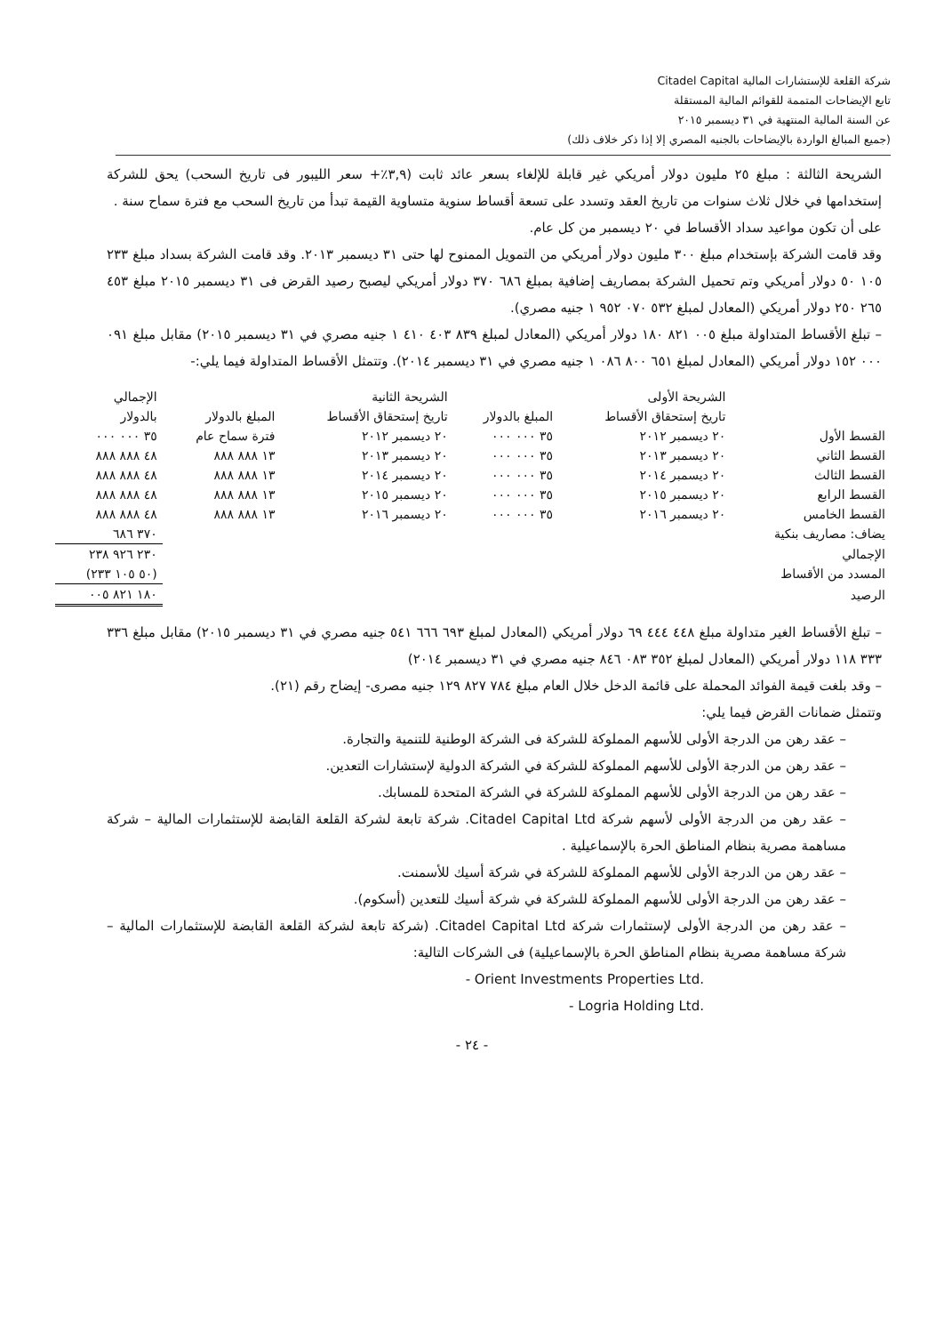شركة القلعة للإستشارات المالية Citadel Capital
تابع الإيضاحات المتممة للقوائم المالية المستقلة
عن السنة المالية المنتهية في ٣١ ديسمبر ٢٠١٥
(جميع المبالغ الواردة بالإيضاحات بالجنيه المصري إلا إذا ذكر خلاف ذلك)
الشريحة الثالثة : مبلغ ٢٥ مليون دولار أمريكي غير قابلة للإلغاء بسعر عائد ثابت (٣,٩٪+ سعر الليبور فى تاريخ السحب) يحق للشركة إستخدامها في خلال ثلاث سنوات من تاريخ العقد وتسدد على تسعة أقساط سنوية متساوية القيمة تبدأ من تاريخ السحب مع فترة سماح سنة .
على أن تكون مواعيد سداد الأقساط في ٢٠ ديسمبر من كل عام.
وقد قامت الشركة بإستخدام مبلغ ٣٠٠ مليون دولار أمريكي من التمويل الممنوح لها حتى ٣١ ديسمبر ٢٠١٣. وقد قامت الشركة بسداد مبلغ ٢٣٣ ١٠٥ ٥٠ دولار أمريكي وتم تحميل الشركة بمصاريف إضافية بمبلغ ٦٨٦ ٣٧٠ دولار أمريكي ليصبح رصيد القرض فى ٣١ ديسمبر ٢٠١٥ مبلغ ٤٥٣ ٢٦٥ ٢٥٠ دولار أمريكي (المعادل لمبلغ ٥٣٢ ٠٧٠ ٩٥٢ ١ جنيه مصري).
– تبلغ الأقساط المتداولة مبلغ ٠٠٥ ٨٢١ ١٨٠ دولار أمريكي (المعادل لمبلغ ٨٣٩ ٤٠٣ ٤١٠ ١ جنيه مصري في ٣١ ديسمبر ٢٠١٥) مقابل مبلغ ٠٩١ ٠٠٠ ١٥٢ دولار أمريكي (المعادل لمبلغ ٦٥١ ٨٠٠ ٠٨٦ ١ جنيه مصري في ٣١ ديسمبر ٢٠١٤). وتتمثل الأقساط المتداولة فيما يلي:-
| | الشريحة الأولى | | الشريحة الثانية | | الإجمالي |
| --- | --- | --- | --- | --- | --- |
| | تاريخ إستحقاق الأقساط | المبلغ بالدولار | تاريخ إستحقاق الأقساط | المبلغ بالدولار | بالدولار |
| القسط الأول | ٢٠ ديسمبر ٢٠١٢ | ٣٥ ٠٠٠ ٠٠٠ | ٢٠ ديسمبر ٢٠١٢ | فترة سماح عام | ٣٥ ٠٠٠ ٠٠٠ |
| القسط الثاني | ٢٠ ديسمبر ٢٠١٣ | ٣٥ ٠٠٠ ٠٠٠ | ٢٠ ديسمبر ٢٠١٣ | ١٣ ٨٨٨ ٨٨٨ | ٤٨ ٨٨٨ ٨٨٨ |
| القسط الثالث | ٢٠ ديسمبر ٢٠١٤ | ٣٥ ٠٠٠ ٠٠٠ | ٢٠ ديسمبر ٢٠١٤ | ١٣ ٨٨٨ ٨٨٨ | ٤٨ ٨٨٨ ٨٨٨ |
| القسط الرابع | ٢٠ ديسمبر ٢٠١٥ | ٣٥ ٠٠٠ ٠٠٠ | ٢٠ ديسمبر ٢٠١٥ | ١٣ ٨٨٨ ٨٨٨ | ٤٨ ٨٨٨ ٨٨٨ |
| القسط الخامس | ٢٠ ديسمبر ٢٠١٦ | ٣٥ ٠٠٠ ٠٠٠ | ٢٠ ديسمبر ٢٠١٦ | ١٣ ٨٨٨ ٨٨٨ | ٤٨ ٨٨٨ ٨٨٨ |
| يضاف: مصاريف بنكية | | | | | ٣٧٠ ٦٨٦ |
| الإجمالي | | | | | ٢٣٠ ٩٢٦ ٢٣٨ |
| المسدد من الأقساط | | | | | (٥٠ ١٠٥ ٢٣٣) |
| الرصيد | | | | | ١٨٠ ٨٢١ ٠٠٥ |
– تبلغ الأقساط الغير متداولة مبلغ ٤٤٨ ٤٤٤ ٦٩ دولار أمريكي (المعادل لمبلغ ٦٩٣ ٦٦٦ ٥٤١ جنيه مصري في ٣١ ديسمبر ٢٠١٥) مقابل مبلغ ٣٣٦ ٣٣٣ ١١٨ دولار أمريكي (المعادل لمبلغ ٣٥٢ ٠٨٣ ٨٤٦ جنيه مصري في ٣١ ديسمبر ٢٠١٤)
– وقد بلغت قيمة الفوائد المحملة على قائمة الدخل خلال العام مبلغ ٧٨٤ ٨٢٧ ١٢٩ جنيه مصرى- إيضاح رقم (٢١).
وتتمثل ضمانات القرض فيما يلي:
– عقد رهن من الدرجة الأولى للأسهم المملوكة للشركة فى الشركة الوطنية للتنمية والتجارة.
– عقد رهن من الدرجة الأولى للأسهم المملوكة للشركة في الشركة الدولية لإستشارات التعدين.
– عقد رهن من الدرجة الأولى للأسهم المملوكة للشركة في الشركة المتحدة للمسابك.
– عقد رهن من الدرجة الأولى لأسهم شركة Citadel Capital Ltd. شركة تابعة لشركة القلعة القابضة للإستثمارات المالية – شركة مساهمة مصرية بنظام المناطق الحرة بالإسماعيلية .
– عقد رهن من الدرجة الأولى للأسهم المملوكة للشركة في شركة أسيك للأسمنت.
– عقد رهن من الدرجة الأولى للأسهم المملوكة للشركة في شركة أسيك للتعدين (أسكوم).
– عقد رهن من الدرجة الأولى لإستثمارات شركة Citadel Capital Ltd. (شركة تابعة لشركة القلعة القابضة للإستثمارات المالية – شركة مساهمة مصرية بنظام المناطق الحرة بالإسماعيلية) فى الشركات التالية:
- Orient Investments Properties Ltd.
- Logria Holding Ltd.
- ٢٤ -